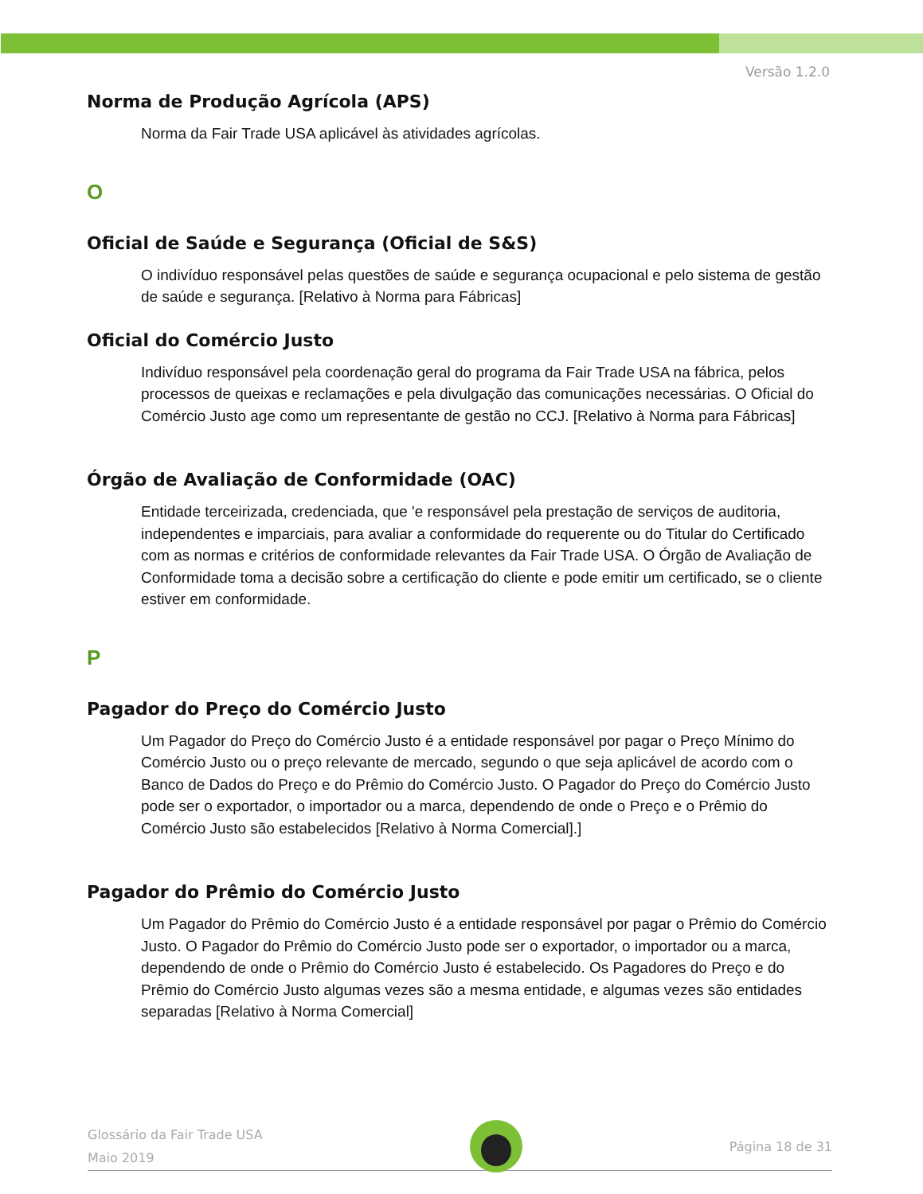Versão 1.2.0
Norma de Produção Agrícola (APS)
Norma da Fair Trade USA aplicável às atividades agrícolas.
O
Oficial de Saúde e Segurança (Oficial de S&S)
O indivíduo responsável pelas questões de saúde e segurança ocupacional e pelo sistema de gestão de saúde e segurança. [Relativo à Norma para Fábricas]
Oficial do Comércio Justo
Indivíduo responsável pela coordenação geral do programa da Fair Trade USA na fábrica, pelos processos de queixas e reclamações e pela divulgação das comunicações necessárias. O Oficial do Comércio Justo age como um representante de gestão no CCJ. [Relativo à Norma para Fábricas]
Órgão de Avaliação de Conformidade (OAC)
Entidade terceirizada, credenciada, que 'e responsável pela prestação de serviços de auditoria, independentes e imparciais, para avaliar a conformidade do requerente ou do Titular do Certificado com as normas e critérios de conformidade relevantes da Fair Trade USA. O Órgão de Avaliação de Conformidade toma a decisão sobre a certificação do cliente e pode emitir um certificado, se o cliente estiver em conformidade.
P
Pagador do Preço do Comércio Justo
Um Pagador do Preço do Comércio Justo é a entidade responsável por pagar o Preço Mínimo do Comércio Justo ou o preço relevante de mercado, segundo o que seja aplicável de acordo com o Banco de Dados do Preço e do Prêmio do Comércio Justo. O Pagador do Preço do Comércio Justo pode ser o exportador, o importador ou a marca, dependendo de onde o Preço e o Prêmio do Comércio Justo são estabelecidos [Relativo à Norma Comercial].]
Pagador do Prêmio do Comércio Justo
Um Pagador do Prêmio do Comércio Justo é a entidade responsável por pagar o Prêmio do Comércio Justo. O Pagador do Prêmio do Comércio Justo pode ser o exportador, o importador ou a marca, dependendo de onde o Prêmio do Comércio Justo é estabelecido. Os Pagadores do Preço e do Prêmio do Comércio Justo algumas vezes são a mesma entidade, e algumas vezes são entidades separadas [Relativo à Norma Comercial]
Glossário da Fair Trade USA
Maio 2019
Página 18 de 31